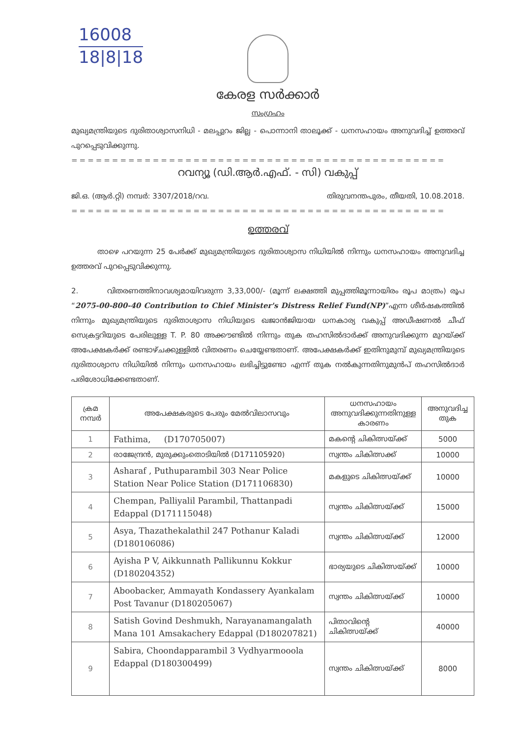16008
18|8|18
കേരള സർക്കാർ
സംഗ്രഹം
മുഖ്യമന്ത്രിയുടെ ദുരിതാശ്വാസനിധി - മലപ്പുറം ജില്ല - പൊന്നാനി താലൂക്ക് - ധനസഹായം അനുവദിച്ച് ഉത്തരവ് പുറപ്പെടുവിക്കുന്നു.
==============================================
റവന്യൂ (ഡി.ആർ.എഫ്. - സി) വകുപ്പ്
ജി.ഒ. (ആർ.റ്റി) നമ്പർ: 3307/2018/റവ. തിരുവനന്തപുരം, തീയതി, 10.08.2018.
==============================================
ഉത്തരവ്
താഴെ പറയുന്ന 25 പേർക്ക് മുഖ്യമന്ത്രിയുടെ ദുരിതാശ്വാസ നിധിയിൽ നിന്നും ധനസഹായം അനുവദിച്ച ഉത്തരവ് പുറപ്പെടുവിക്കുന്നു.
2. വിതരണത്തിനാവശ്യമായിവരുന്ന 3,33,000/- (മൂന്ന് ലക്ഷത്തി മുപ്പത്തിമൂന്നായിരം രൂപ മാത്രം) രൂപ “2075-00-800-40 Contribution to Chief Minister's Distress Relief Fund(NP)”എന്ന ശീർഷകത്തിൽ നിന്നും മുഖ്യമന്ത്രിയുടെ ദുരിതാശ്വാസ നിധിയുടെ ഖജാൻജിയായ ധനകാര്യ വകുപ്പ് അഡീഷണൽ ചീഫ് സെക്രട്ടറിയുടെ പേരിലുള്ള T. P. 80 അക്കൗണ്ടിൽ നിന്നും തുക തഹസിൽദാർക്ക് അനുവദിക്കുന്ന മുറയ്ക്ക് അപേക്ഷകർക്ക് രണ്ടാഴ്ചക്കുള്ളിൽ വിതരണം ചെയ്യേണ്ടതാണ്. അപേക്ഷകർക്ക് ഇതിനുമുമ്പ് മുഖ്യമന്ത്രിയുടെ ദുരിതാശ്വാസ നിധിയിൽ നിന്നും ധനസഹായം ലഭിച്ചിട്ടുണ്ടോ എന്ന് തുക നൽകുന്നതിനുമുൻപ് തഹസിൽദാർ പരിശോധിക്കേണ്ടതാണ്.
| ക്രമ നമ്പർ | അപേക്ഷകരുടെ പേരും മേൽവിലാസവും | ധനസഹായം അനുവദിക്കുന്നതിനുള്ള കാരണം | അനുവദിച്ച തുക |
| --- | --- | --- | --- |
| 1 | Fathima, (D170705007) | മകന്റെ ചികിത്സയ്ക്ക് | 5000 |
| 2 | രാജേന്ദ്രൻ, മുരുക്കുംതൊടിയിൽ (D171105920) | സ്വന്തം ചികിത്സക്ക് | 10000 |
| 3 | Asharaf , Puthuparambil 303 Near Police Station Near Police Station (D171106830) | മകളുടെ ചികിത്സയ്ക്ക് | 10000 |
| 4 | Chempan, Palliyalil Parambil, Thattanpadi Edappal (D171115048) | സ്വന്തം ചികിത്സയ്ക്ക് | 15000 |
| 5 | Asya, Thazathekalathil 247 Pothanur Kaladi (D180106086) | സ്വന്തം ചികിത്സയ്ക്ക് | 12000 |
| 6 | Ayisha P V, Aikkunnath Pallikunnu Kokkur (D180204352) | ഭാര്യയുടെ ചികിത്സയ്ക്ക് | 10000 |
| 7 | Aboobacker, Ammayath Kondassery Ayankalam Post Tavanur (D180205067) | സ്വന്തം ചികിത്സയ്ക്ക് | 10000 |
| 8 | Satish Govind Deshmukh, Narayanamangalath Mana 101 Amsakachery Edappal (D180207821) | പിതാവിന്റെ ചികിത്സയ്ക്ക് | 40000 |
| 9 | Sabira, Choondapparambil 3 Vydhyarmooola Edappal (D180300499) | സ്വന്തം ചികിത്സയ്ക്ക് | 8000 |